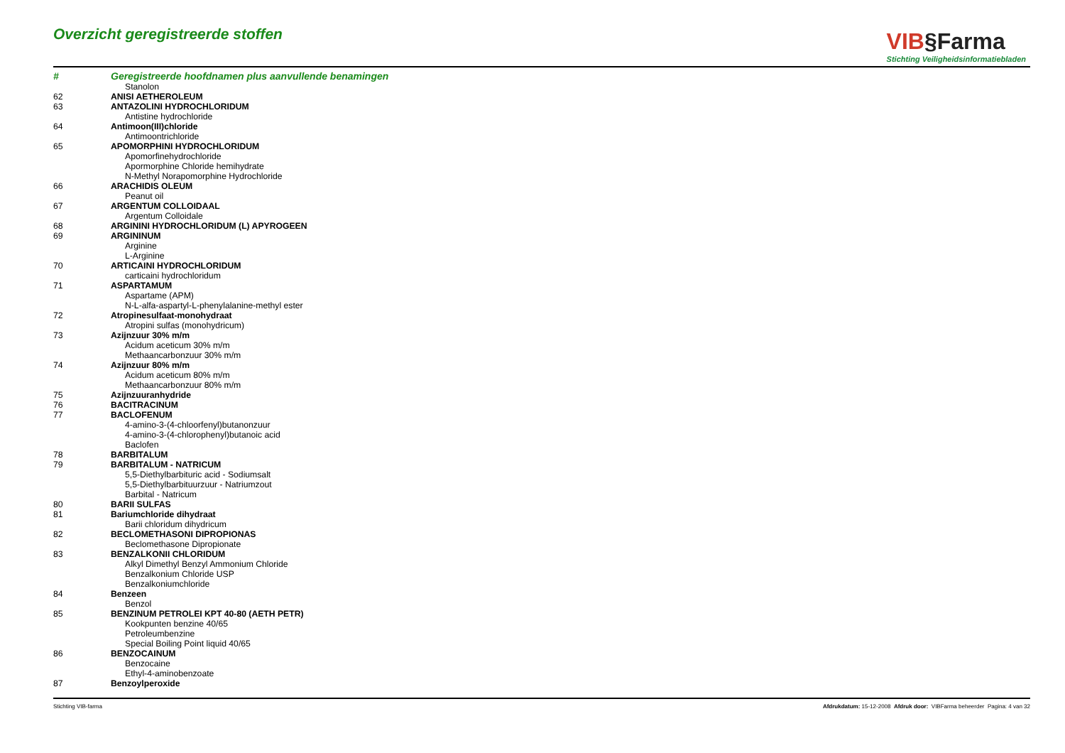Overzicht geregistreerde stoffen
VIB§Farma
Stichting Veiligheidsinformatiebladen
| # | Geregistreerde hoofdnamen plus aanvullende benamingen |
| --- | --- |
| | Stanolon |
| 62 | ANISI AETHEROLEUM |
| 63 | ANTAZOLINI HYDROCHLORIDUM |
| | Antistine hydrochloride |
| 64 | Antimoon(III)chloride |
| | Antimoontrichloride |
| 65 | APOMORPHINI HYDROCHLORIDUM |
| | Apomorfinehydrochloride |
| | Apormorphine Chloride hemihydrate |
| | N-Methyl Norapomorphine Hydrochloride |
| 66 | ARACHIDIS OLEUM |
| | Peanut oil |
| 67 | ARGENTUM COLLOIDAAL |
| | Argentum Colloidale |
| 68 | ARGININI HYDROCHLORIDUM (L) APYROGEEN |
| 69 | ARGININUM |
| | Arginine |
| | L-Arginine |
| 70 | ARTICAINI HYDROCHLORIDUM |
| | carticaini hydrochloridum |
| 71 | ASPARTAMUM |
| | Aspartame (APM) |
| | N-L-alfa-aspartyl-L-phenylalanine-methyl ester |
| 72 | Atropinesulfaat-monohydraat |
| | Atropini sulfas (monohydricum) |
| 73 | Azijnzuur 30% m/m |
| | Acidum aceticum 30% m/m |
| | Methaancarbonzuur 30% m/m |
| 74 | Azijnzuur 80% m/m |
| | Acidum aceticum 80% m/m |
| | Methaancarbonzuur 80% m/m |
| 75 | Azijnzuuranhydride |
| 76 | BACITRACINUM |
| 77 | BACLOFENUM |
| | 4-amino-3-(4-chloorfenyl)butanonzuur |
| | 4-amino-3-(4-chlorophenyl)butanoic acid |
| | Baclofen |
| 78 | BARBITALUM |
| 79 | BARBITALUM - NATRICUM |
| | 5,5-Diethylbarbituric acid - Sodiumsalt |
| | 5,5-Diethylbarbituurzuur - Natriumzout |
| | Barbital - Natricum |
| 80 | BARII SULFAS |
| 81 | Bariumchloride dihydraat |
| | Barii chloridum dihydricum |
| 82 | BECLOMETHASONI DIPROPIONAS |
| | Beclomethasone Dipropionate |
| 83 | BENZALKONII CHLORIDUM |
| | Alkyl Dimethyl Benzyl Ammonium Chloride |
| | Benzalkonium Chloride USP |
| | Benzalkoniumchloride |
| 84 | Benzeen |
| | Benzol |
| 85 | BENZINUM PETROLEI KPT 40-80 (AETH PETR) |
| | Kookpunten benzine 40/65 |
| | Petroleumbenzine |
| | Special Boiling Point liquid 40/65 |
| 86 | BENZOCAINUM |
| | Benzocaine |
| | Ethyl-4-aminobenzoate |
| 87 | Benzoylperoxide |
Stichting VIB-farma Afdrukdatum: 15-12-2008 Afdruk door: VIBFarma beheerder Pagina: 4 van 32